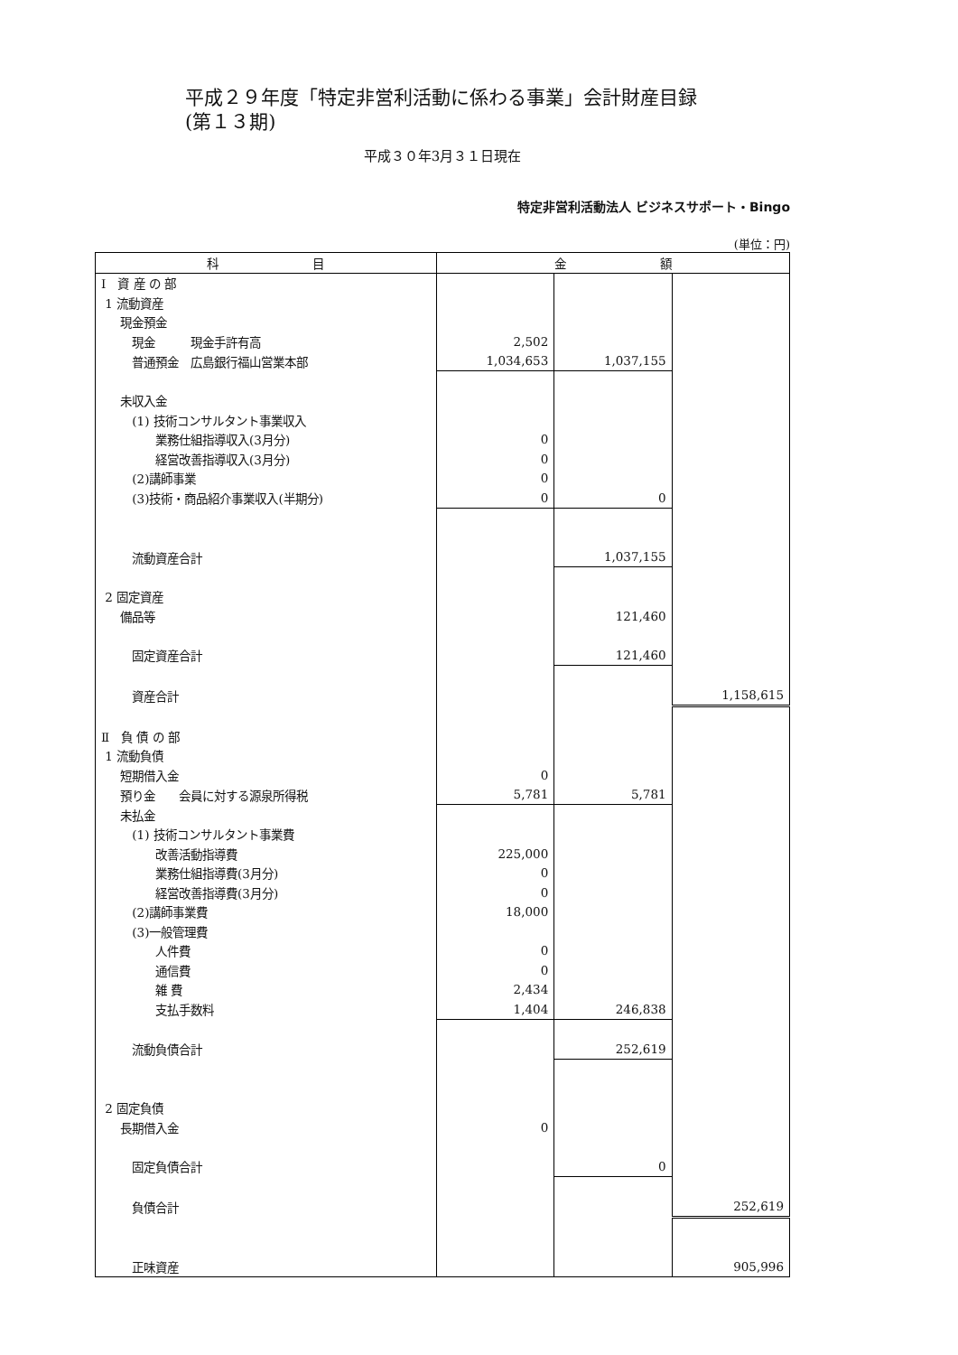平成２９年度「特定非営利活動に係わる事業」会計財産目録
(第１３期)
平成３０年3月３１日現在
特定非営利活動法人 ビジネスサポート・Bingo
(単位：円)
| 科 目 | 金 額 | | |
| --- | --- | --- | --- |
| Ⅰ 資 産 の 部 | | | |
| 1 流動資産 | | | |
| 現金預金 | | | |
| 現金 現金手許有高 | 2,502 | | |
| 普通預金 広島銀行福山営業本部 | 1,034,653 | 1,037,155 | |
| 未収入金 | | | |
| (1) 技術コンサルタント事業収入 | | | |
| 業務仕組指導収入(3月分) | 0 | | |
| 経営改善指導収入(3月分) | 0 | | |
| (2)講師事業 | 0 | | |
| (3)技術・商品紹介事業収入(半期分) | 0 | 0 | |
| 流動資産合計 | | 1,037,155 | |
| 2 固定資産 | | | |
| 備品等 | | 121,460 | |
| 固定資産合計 | | 121,460 | |
| 資産合計 | | | 1,158,615 |
| Ⅱ 負 債 の 部 | | | |
| 1 流動負債 | | | |
| 短期借入金 | 0 | | |
| 預り金 会員に対する源泉所得税 | 5,781 | 5,781 | |
| 未払金 | | | |
| (1) 技術コンサルタント事業費 | | | |
| 改善活動指導費 | 225,000 | | |
| 業務仕組指導費(3月分) | 0 | | |
| 経営改善指導費(3月分) | 0 | | |
| (2)講師事業費 | 18,000 | | |
| (3)一般管理費 | | | |
| 人件費 | 0 | | |
| 通信費 | 0 | | |
| 雑 費 | 2,434 | | |
| 支払手数料 | 1,404 | 246,838 | |
| 流動負債合計 | | 252,619 | |
| 2 固定負債 | | | |
| 長期借入金 | 0 | | |
| 固定負債合計 | | 0 | |
| 負債合計 | | | 252,619 |
| 正味資産 | | | 905,996 |